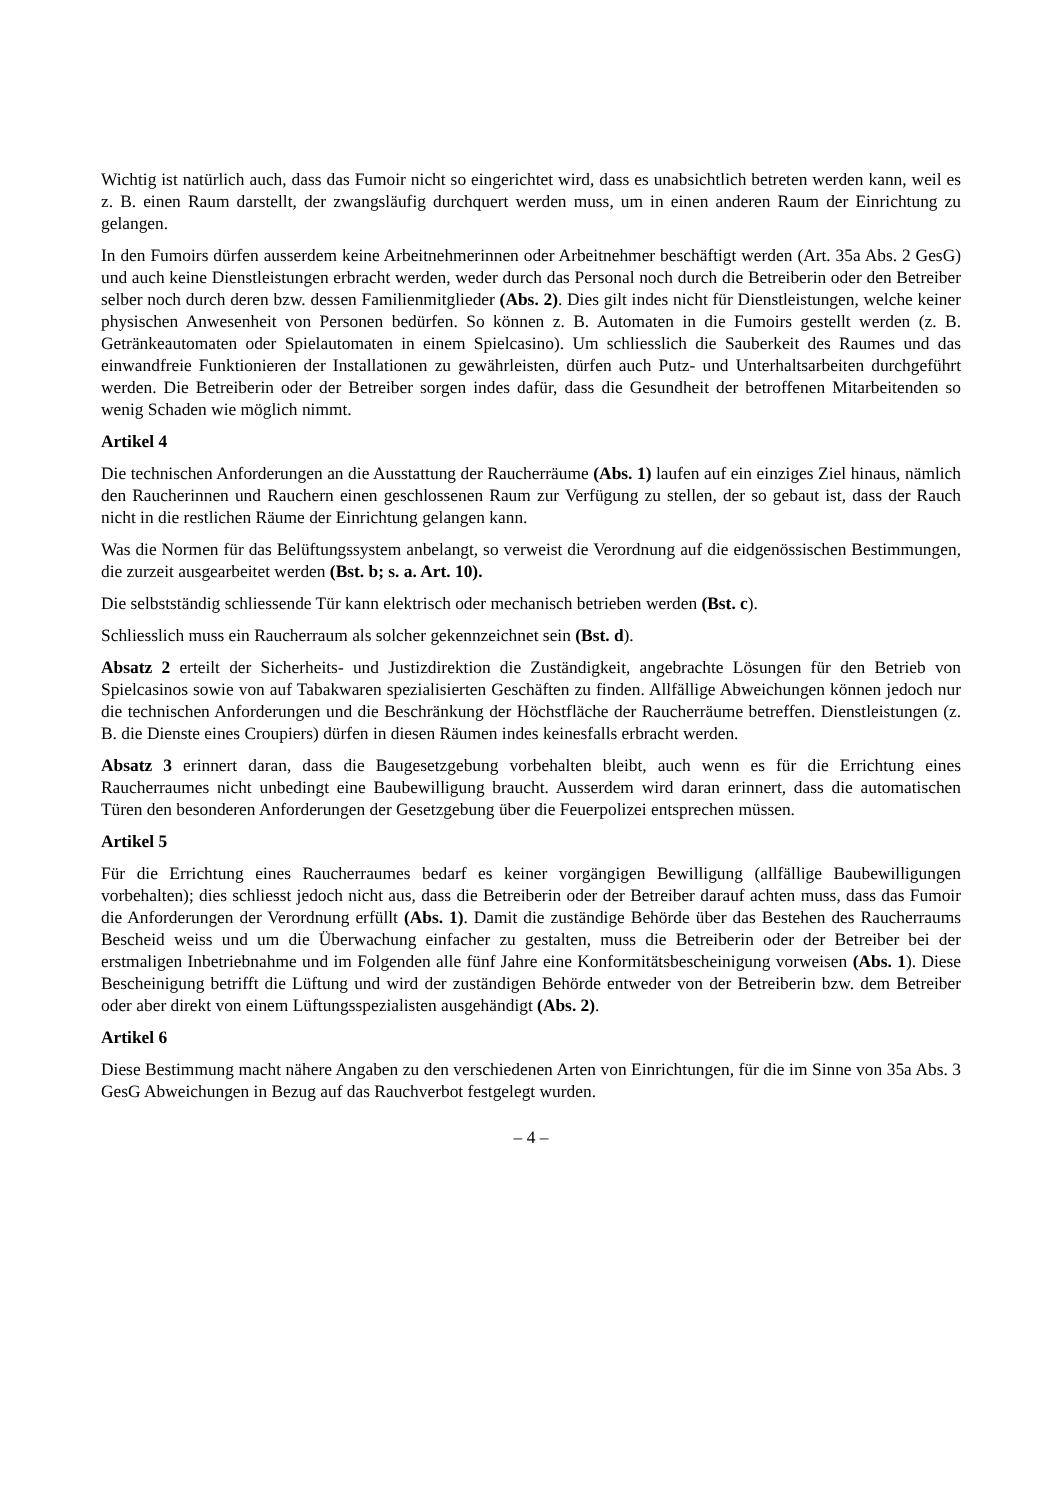Wichtig ist natürlich auch, dass das Fumoir nicht so eingerichtet wird, dass es unabsichtlich betreten werden kann, weil es z. B. einen Raum darstellt, der zwangsläufig durchquert werden muss, um in einen anderen Raum der Einrichtung zu gelangen.
In den Fumoirs dürfen ausserdem keine Arbeitnehmerinnen oder Arbeitnehmer beschäftigt werden (Art. 35a Abs. 2 GesG) und auch keine Dienstleistungen erbracht werden, weder durch das Personal noch durch die Betreiberin oder den Betreiber selber noch durch deren bzw. dessen Familienmitglieder (Abs. 2). Dies gilt indes nicht für Dienstleistungen, welche keiner physischen Anwesenheit von Personen bedürfen. So können z. B. Automaten in die Fumoirs gestellt werden (z. B. Getränkeautomaten oder Spielautomaten in einem Spielcasino). Um schliesslich die Sauberkeit des Raumes und das einwandfreie Funktionieren der Installationen zu gewährleisten, dürfen auch Putz- und Unterhaltsarbeiten durchgeführt werden. Die Betreiberin oder der Betreiber sorgen indes dafür, dass die Gesundheit der betroffenen Mitarbeitenden so wenig Schaden wie möglich nimmt.
Artikel 4
Die technischen Anforderungen an die Ausstattung der Raucherräume (Abs. 1) laufen auf ein einziges Ziel hinaus, nämlich den Raucherinnen und Rauchern einen geschlossenen Raum zur Verfügung zu stellen, der so gebaut ist, dass der Rauch nicht in die restlichen Räume der Einrichtung gelangen kann.
Was die Normen für das Belüftungssystem anbelangt, so verweist die Verordnung auf die eidgenössischen Bestimmungen, die zurzeit ausgearbeitet werden (Bst. b; s. a. Art. 10).
Die selbstständig schliessende Tür kann elektrisch oder mechanisch betrieben werden (Bst. c).
Schliesslich muss ein Raucherraum als solcher gekennzeichnet sein (Bst. d).
Absatz 2 erteilt der Sicherheits- und Justizdirektion die Zuständigkeit, angebrachte Lösungen für den Betrieb von Spielcasinos sowie von auf Tabakwaren spezialisierten Geschäften zu finden. Allfällige Abweichungen können jedoch nur die technischen Anforderungen und die Beschränkung der Höchstfläche der Raucherräume betreffen. Dienstleistungen (z. B. die Dienste eines Croupiers) dürfen in diesen Räumen indes keinesfalls erbracht werden.
Absatz 3 erinnert daran, dass die Baugesetzgebung vorbehalten bleibt, auch wenn es für die Errichtung eines Raucherraumes nicht unbedingt eine Baubewilligung braucht. Ausserdem wird daran erinnert, dass die automatischen Türen den besonderen Anforderungen der Gesetzgebung über die Feuerpolizei entsprechen müssen.
Artikel 5
Für die Errichtung eines Raucherraumes bedarf es keiner vorgängigen Bewilligung (allfällige Baubewilligungen vorbehalten); dies schliesst jedoch nicht aus, dass die Betreiberin oder der Betreiber darauf achten muss, dass das Fumoir die Anforderungen der Verordnung erfüllt (Abs. 1). Damit die zuständige Behörde über das Bestehen des Raucherraums Bescheid weiss und um die Überwachung einfacher zu gestalten, muss die Betreiberin oder der Betreiber bei der erstmaligen Inbetriebnahme und im Folgenden alle fünf Jahre eine Konformitätsbescheinigung vorweisen (Abs. 1). Diese Bescheinigung betrifft die Lüftung und wird der zuständigen Behörde entweder von der Betreiberin bzw. dem Betreiber oder aber direkt von einem Lüftungsspezialisten ausgehändigt (Abs. 2).
Artikel 6
Diese Bestimmung macht nähere Angaben zu den verschiedenen Arten von Einrichtungen, für die im Sinne von 35a Abs. 3 GesG Abweichungen in Bezug auf das Rauchverbot festgelegt wurden.
– 4 –